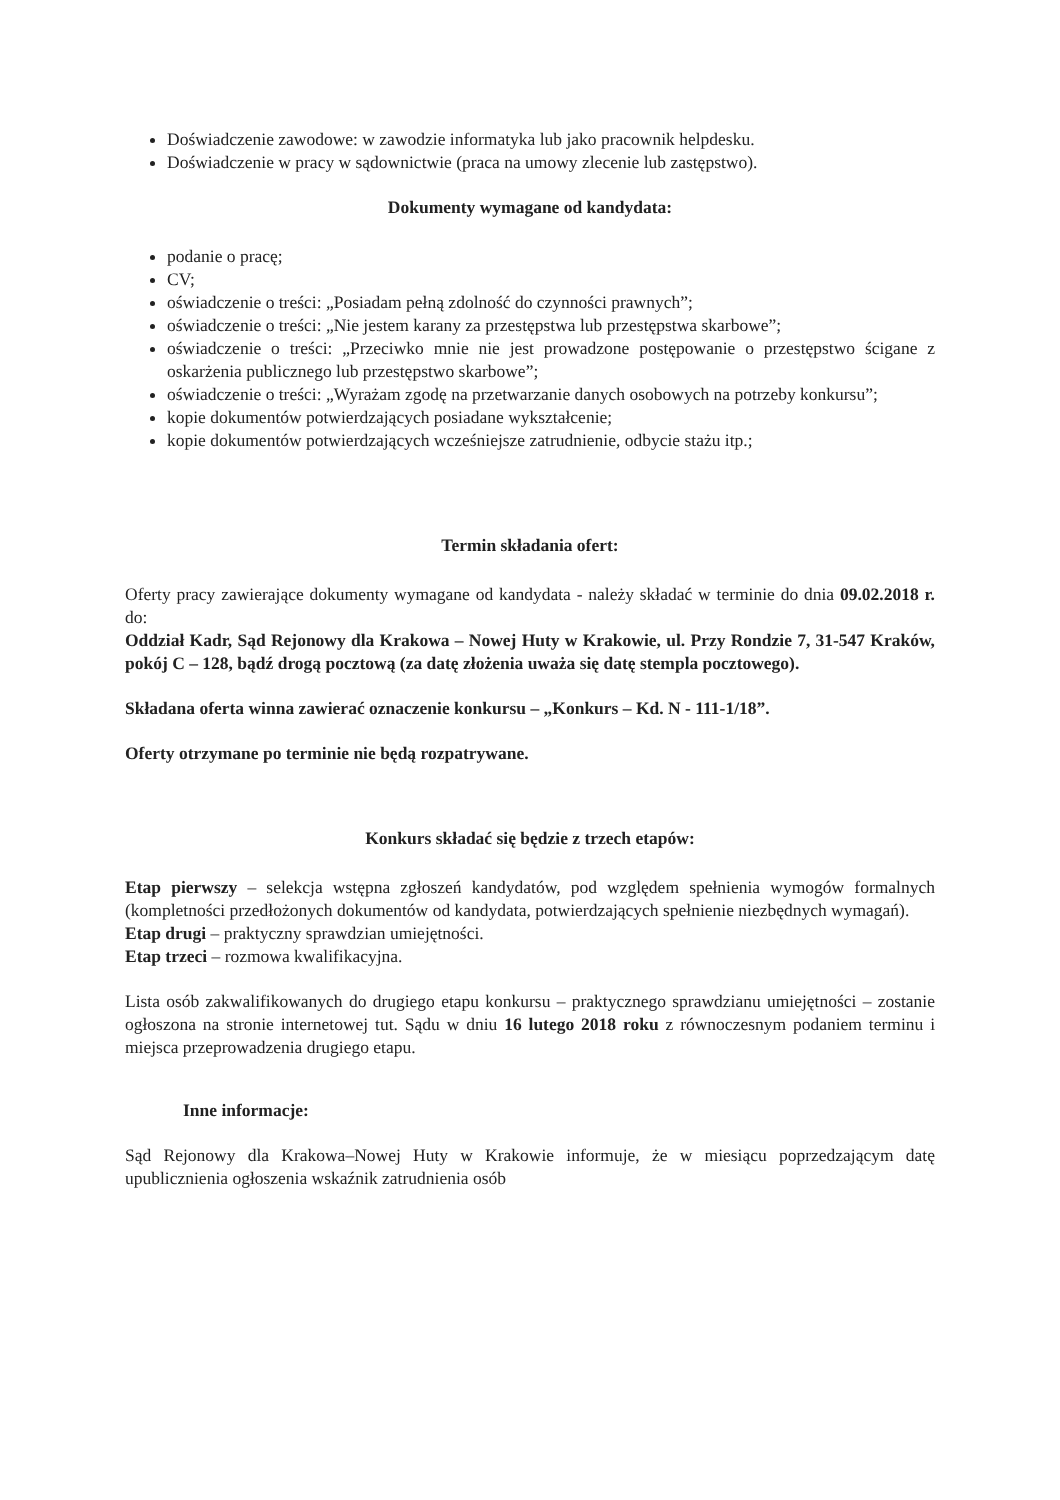Doświadczenie zawodowe: w zawodzie informatyka lub jako pracownik helpdesku.
Doświadczenie w pracy w sądownictwie (praca na umowy zlecenie lub zastępstwo).
Dokumenty wymagane od kandydata:
podanie o pracę;
CV;
oświadczenie o treści: „Posiadam pełną zdolność do czynności prawnych”;
oświadczenie o treści: „Nie jestem karany za przestępstwa lub przestępstwa skarbowe”;
oświadczenie o treści: „Przeciwko mnie nie jest prowadzone postępowanie o przestępstwo ścigane z oskarżenia publicznego lub przestępstwo skarbowe”;
oświadczenie o treści: „Wyrażam zgodę na przetwarzanie danych osobowych na potrzeby konkursu”;
kopie dokumentów potwierdzających posiadane wykształcenie;
kopie dokumentów potwierdzających wcześniejsze zatrudnienie, odbycie stażu itp.;
Termin składania ofert:
Oferty pracy zawierające dokumenty wymagane od kandydata - należy składać w terminie do dnia 09.02.2018 r. do:
Oddział Kadr, Sąd Rejonowy dla Krakowa – Nowej Huty w Krakowie, ul. Przy Rondzie 7, 31-547 Kraków, pokój C – 128, bądź drogą pocztową (za datę złożenia uważa się datę stempla pocztowego).
Składana oferta winna zawierać oznaczenie konkursu – „Konkurs – Kd. N - 111-1/18”.
Oferty otrzymane po terminie nie będą rozpatrywane.
Konkurs składać się będzie z trzech etapów:
Etap pierwszy – selekcja wstępna zgłoszeń kandydatów, pod względem spełnienia wymogów formalnych (kompletności przedłożonych dokumentów od kandydata, potwierdzających spełnienie niezbędnych wymagań).
Etap drugi – praktyczny sprawdzian umiejętności.
Etap trzeci – rozmowa kwalifikacyjna.
Lista osób zakwalifikowanych do drugiego etapu konkursu – praktycznego sprawdzianu umiejętności – zostanie ogłoszona na stronie internetowej tut. Sądu w dniu 16 lutego 2018 roku z równoczesnym podaniem terminu i miejsca przeprowadzenia drugiego etapu.
Inne informacje:
Sąd Rejonowy dla Krakowa–Nowej Huty w Krakowie informuje, że w miesiącu poprzedzającym datę upublicznienia ogłoszenia wskaźnik zatrudnienia osób